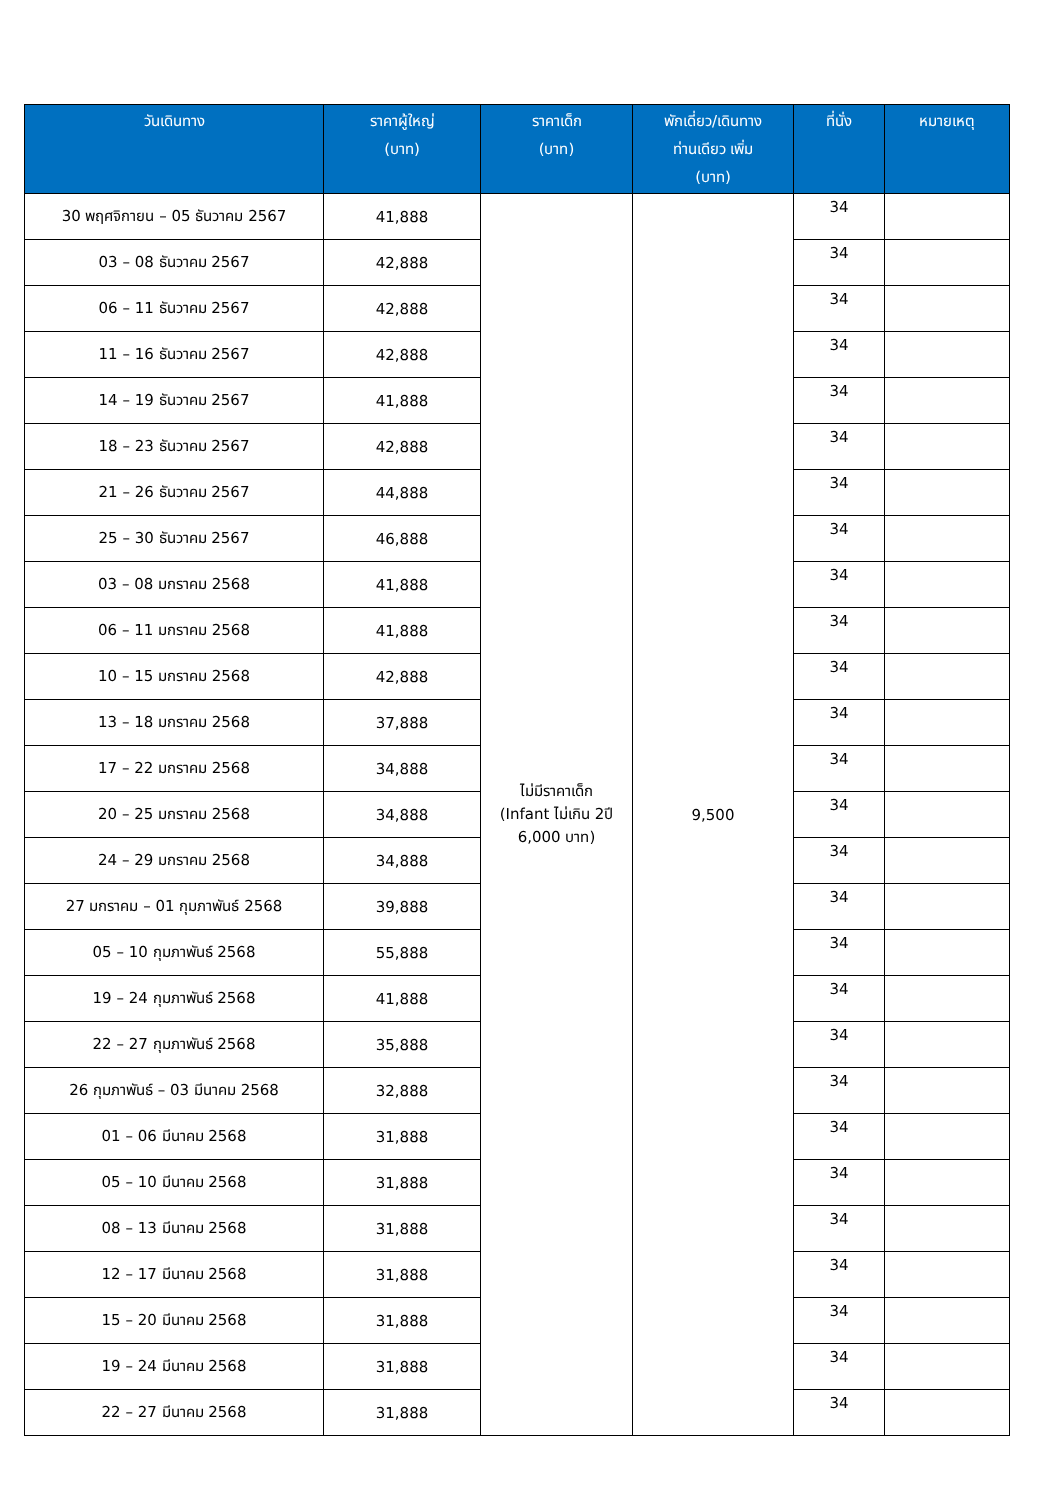| วันเดินทาง | ราคาผู้ใหญ่ (บาท) | ราคาเด็ก (บาท) | พักเดี่ยว/เดินทาง ท่านเดียว เพิ่ม (บาท) | ที่นั่ง | หมายเหตุ |
| --- | --- | --- | --- | --- | --- |
| 30 พฤศจิกายน – 05 ธันวาคม 2567 | 41,888 | ไม่มีราคาเด็ก (Infant ไม่เกิน 2ปี 6,000 บาท) | 9,500 | 34 | |
| 03 – 08 ธันวาคม 2567 | 42,888 | | | 34 | |
| 06 – 11 ธันวาคม 2567 | 42,888 | | | 34 | |
| 11 – 16 ธันวาคม 2567 | 42,888 | | | 34 | |
| 14 – 19 ธันวาคม 2567 | 41,888 | | | 34 | |
| 18 – 23 ธันวาคม 2567 | 42,888 | | | 34 | |
| 21 – 26 ธันวาคม 2567 | 44,888 | | | 34 | |
| 25 – 30 ธันวาคม 2567 | 46,888 | | | 34 | |
| 03 – 08 มกราคม 2568 | 41,888 | | | 34 | |
| 06 – 11 มกราคม 2568 | 41,888 | | | 34 | |
| 10 – 15 มกราคม 2568 | 42,888 | | | 34 | |
| 13 – 18 มกราคม 2568 | 37,888 | | | 34 | |
| 17 – 22 มกราคม 2568 | 34,888 | | | 34 | |
| 20 – 25 มกราคม 2568 | 34,888 | | | 34 | |
| 24 – 29 มกราคม 2568 | 34,888 | | | 34 | |
| 27 มกราคม – 01 กุมภาพันธ์ 2568 | 39,888 | | | 34 | |
| 05 – 10 กุมภาพันธ์ 2568 | 55,888 | | | 34 | |
| 19 – 24 กุมภาพันธ์ 2568 | 41,888 | | | 34 | |
| 22 – 27 กุมภาพันธ์ 2568 | 35,888 | | | 34 | |
| 26 กุมภาพันธ์ – 03 มีนาคม 2568 | 32,888 | | | 34 | |
| 01 – 06 มีนาคม 2568 | 31,888 | | | 34 | |
| 05 – 10 มีนาคม 2568 | 31,888 | | | 34 | |
| 08 – 13 มีนาคม 2568 | 31,888 | | | 34 | |
| 12 – 17 มีนาคม 2568 | 31,888 | | | 34 | |
| 15 – 20 มีนาคม 2568 | 31,888 | | | 34 | |
| 19 – 24 มีนาคม 2568 | 31,888 | | | 34 | |
| 22 – 27 มีนาคม 2568 | 31,888 | | | 34 | |